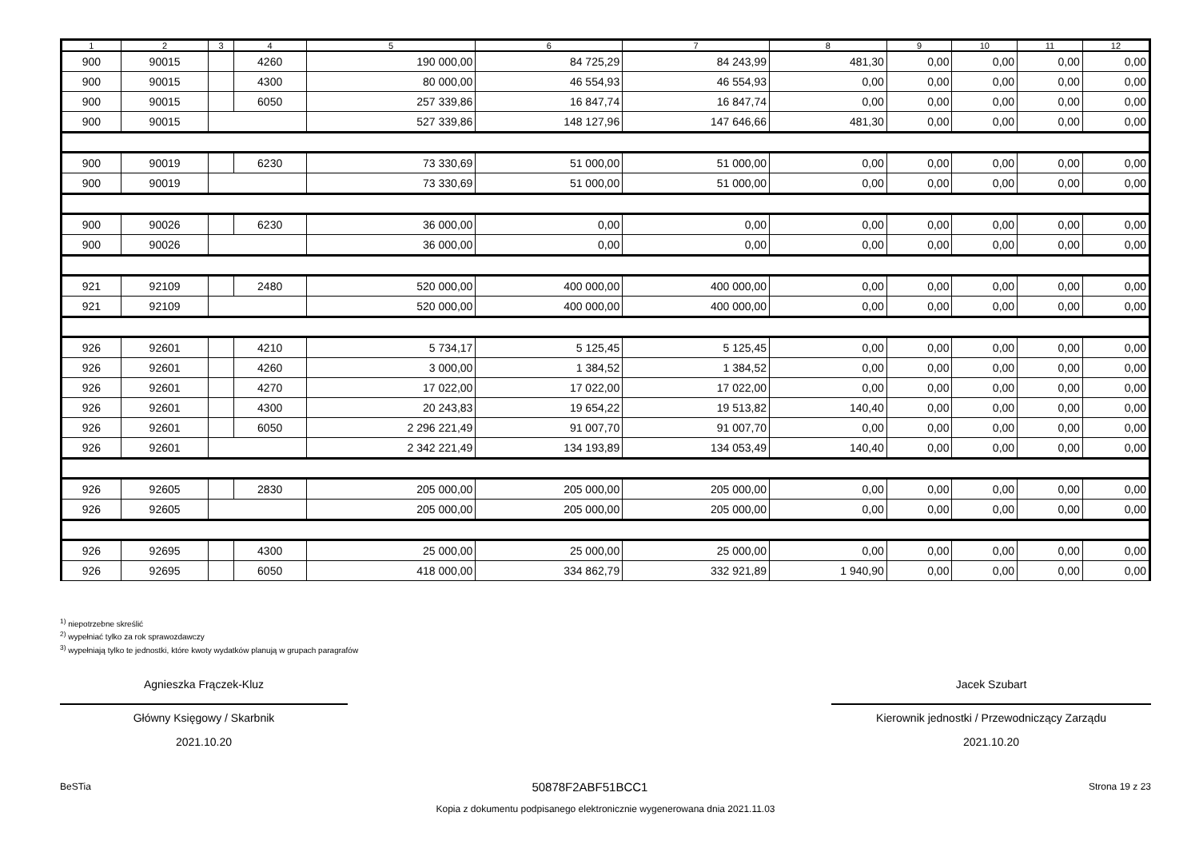| 1 | 2 | 3 | 4 | 5 | 6 | 7 | 8 | 9 | 10 | 11 | 12 |
| --- | --- | --- | --- | --- | --- | --- | --- | --- | --- | --- | --- |
| 900 | 90015 | | 4260 | 190 000,00 | 84 725,29 | 84 243,99 | 481,30 | 0,00 | 0,00 | 0,00 | 0,00 |
| 900 | 90015 | | 4300 | 80 000,00 | 46 554,93 | 46 554,93 | 0,00 | 0,00 | 0,00 | 0,00 | 0,00 |
| 900 | 90015 | | 6050 | 257 339,86 | 16 847,74 | 16 847,74 | 0,00 | 0,00 | 0,00 | 0,00 | 0,00 |
| 900 | 90015 | | | 527 339,86 | 148 127,96 | 147 646,66 | 481,30 | 0,00 | 0,00 | 0,00 | 0,00 |
| 900 | 90019 | | 6230 | 73 330,69 | 51 000,00 | 51 000,00 | 0,00 | 0,00 | 0,00 | 0,00 | 0,00 |
| 900 | 90019 | | | 73 330,69 | 51 000,00 | 51 000,00 | 0,00 | 0,00 | 0,00 | 0,00 | 0,00 |
| 900 | 90026 | | 6230 | 36 000,00 | 0,00 | 0,00 | 0,00 | 0,00 | 0,00 | 0,00 | 0,00 |
| 900 | 90026 | | | 36 000,00 | 0,00 | 0,00 | 0,00 | 0,00 | 0,00 | 0,00 | 0,00 |
| 921 | 92109 | | 2480 | 520 000,00 | 400 000,00 | 400 000,00 | 0,00 | 0,00 | 0,00 | 0,00 | 0,00 |
| 921 | 92109 | | | 520 000,00 | 400 000,00 | 400 000,00 | 0,00 | 0,00 | 0,00 | 0,00 | 0,00 |
| 926 | 92601 | | 4210 | 5 734,17 | 5 125,45 | 5 125,45 | 0,00 | 0,00 | 0,00 | 0,00 | 0,00 |
| 926 | 92601 | | 4260 | 3 000,00 | 1 384,52 | 1 384,52 | 0,00 | 0,00 | 0,00 | 0,00 | 0,00 |
| 926 | 92601 | | 4270 | 17 022,00 | 17 022,00 | 17 022,00 | 0,00 | 0,00 | 0,00 | 0,00 | 0,00 |
| 926 | 92601 | | 4300 | 20 243,83 | 19 654,22 | 19 513,82 | 140,40 | 0,00 | 0,00 | 0,00 | 0,00 |
| 926 | 92601 | | 6050 | 2 296 221,49 | 91 007,70 | 91 007,70 | 0,00 | 0,00 | 0,00 | 0,00 | 0,00 |
| 926 | 92601 | | | 2 342 221,49 | 134 193,89 | 134 053,49 | 140,40 | 0,00 | 0,00 | 0,00 | 0,00 |
| 926 | 92605 | | 2830 | 205 000,00 | 205 000,00 | 205 000,00 | 0,00 | 0,00 | 0,00 | 0,00 | 0,00 |
| 926 | 92605 | | | 205 000,00 | 205 000,00 | 205 000,00 | 0,00 | 0,00 | 0,00 | 0,00 | 0,00 |
| 926 | 92695 | | 4300 | 25 000,00 | 25 000,00 | 25 000,00 | 0,00 | 0,00 | 0,00 | 0,00 | 0,00 |
| 926 | 92695 | | 6050 | 418 000,00 | 334 862,79 | 332 921,89 | 1 940,90 | 0,00 | 0,00 | 0,00 | 0,00 |
<sup>1)</sup> niepotrzebne skreślić
<sup>2)</sup> wypełniać tylko za rok sprawozdawczy
<sup>3)</sup> wypełniają tylko te jednostki, które kwoty wydatków planują w grupach paragrafów
Agnieszka Frączek-Kluz
Główny Księgowy / Skarbnik
2021.10.20
Jacek Szubart
Kierownik jednostki / Przewodniczący Zarządu
2021.10.20
BeSTia 50878F2ABF51BCC1 Strona 19 z 23
Kopia z dokumentu podpisanego elektronicznie wygenerowana dnia 2021.11.03